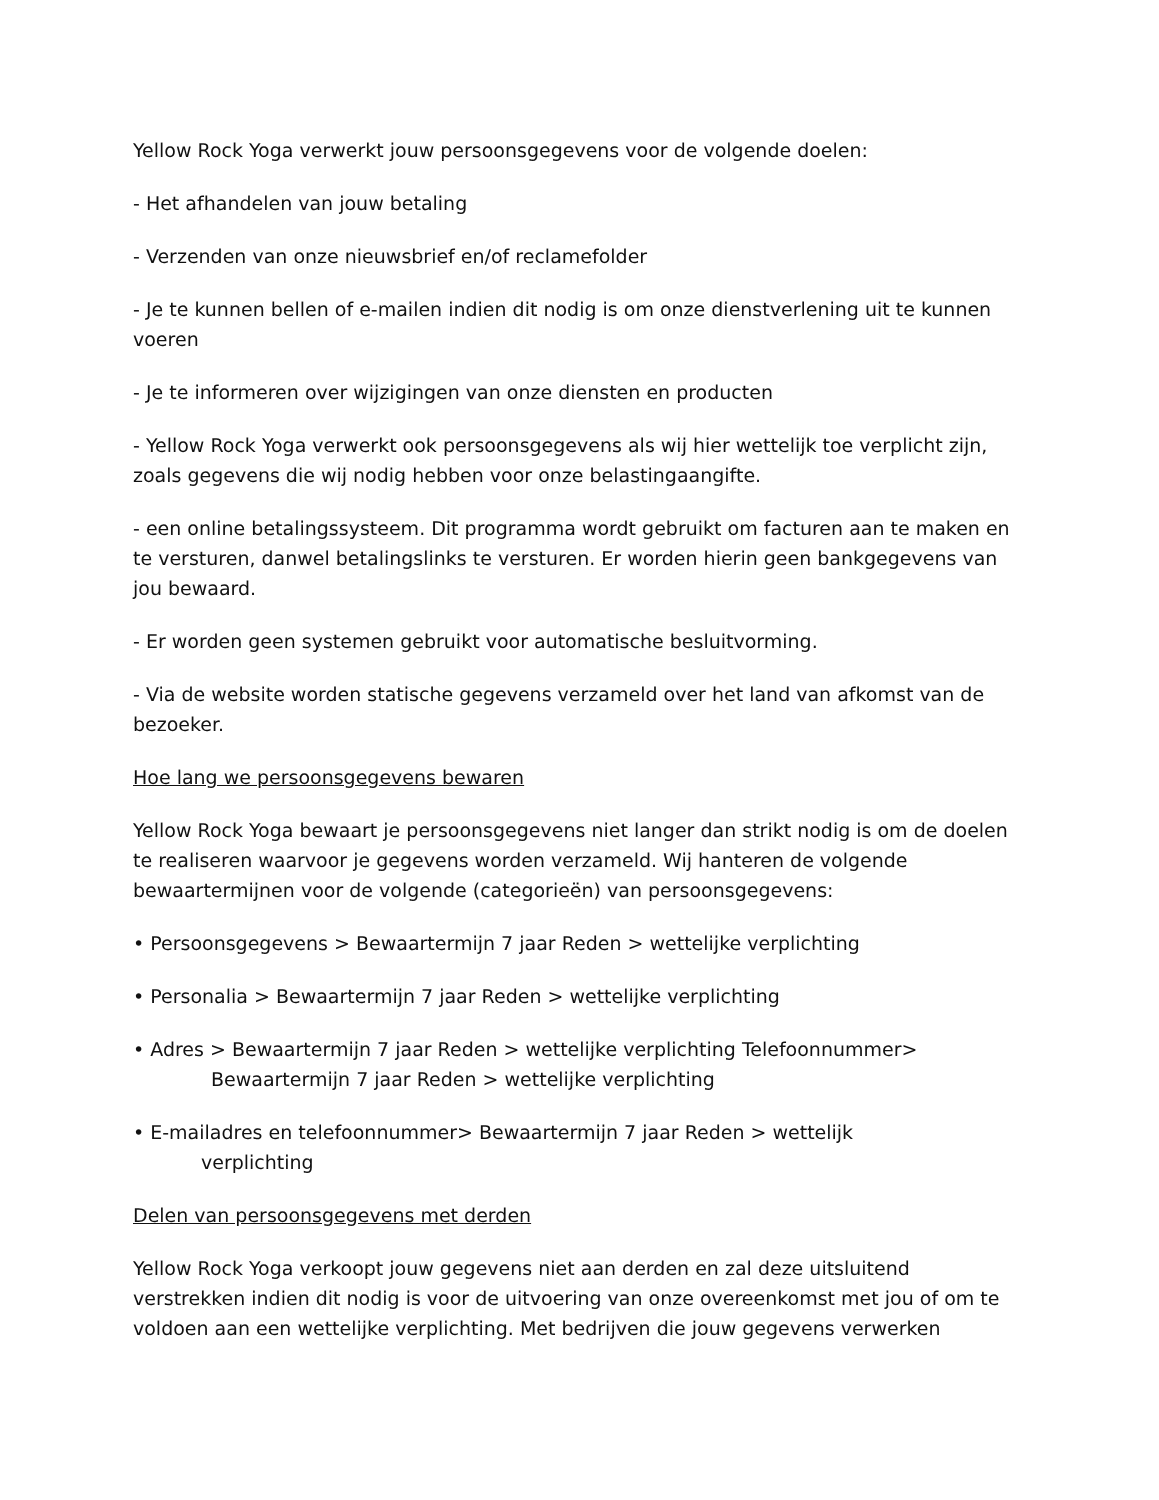Yellow Rock Yoga verwerkt jouw persoonsgegevens voor de volgende doelen:
- Het afhandelen van jouw betaling
- Verzenden van onze nieuwsbrief en/of reclamefolder
- Je te kunnen bellen of e-mailen indien dit nodig is om onze dienstverlening uit te kunnen voeren
- Je te informeren over wijzigingen van onze diensten en producten
- Yellow Rock Yoga verwerkt ook persoonsgegevens als wij hier wettelijk toe verplicht zijn, zoals gegevens die wij nodig hebben voor onze belastingaangifte.
- een online betalingssysteem. Dit programma wordt gebruikt om facturen aan te maken en te versturen, danwel betalingslinks te versturen. Er worden hierin geen bankgegevens van jou bewaard.
- Er worden geen systemen gebruikt voor automatische besluitvorming.
- Via de website worden statische gegevens verzameld over het land van afkomst van de bezoeker.
Hoe lang we persoonsgegevens bewaren
Yellow Rock Yoga bewaart je persoonsgegevens niet langer dan strikt nodig is om de doelen te realiseren waarvoor je gegevens worden verzameld. Wij hanteren de volgende bewaartermijnen voor de volgende (categorieën) van persoonsgegevens:
• Persoonsgegevens > Bewaartermijn 7 jaar Reden > wettelijke verplichting
• Personalia > Bewaartermijn 7 jaar Reden > wettelijke verplichting
• Adres > Bewaartermijn 7 jaar Reden > wettelijke verplichting Telefoonnummer>
Bewaartermijn 7 jaar Reden > wettelijke verplichting
• E-mailadres en telefoonnummer> Bewaartermijn 7 jaar Reden > wettelijk
verplichting
Delen van persoonsgegevens met derden
Yellow Rock Yoga verkoopt jouw gegevens niet aan derden en zal deze uitsluitend verstrekken indien dit nodig is voor de uitvoering van onze overeenkomst met jou of om te voldoen aan een wettelijke verplichting. Met bedrijven die jouw gegevens verwerken